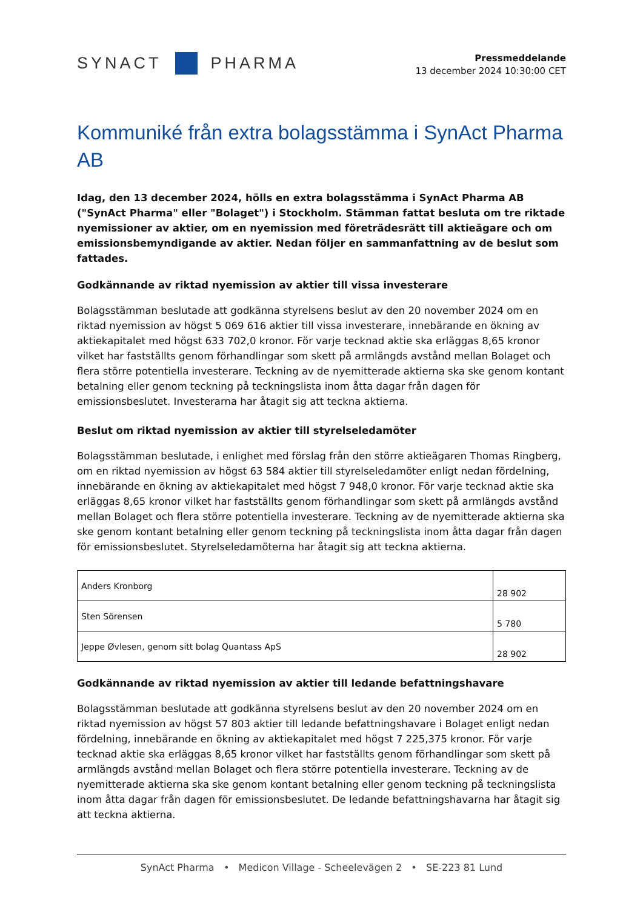SYNACT PHARMA
Pressmeddelande
13 december 2024 10:30:00 CET
Kommuniké från extra bolagsstämma i SynAct Pharma AB
Idag, den 13 december 2024, hölls en extra bolagsstämma i SynAct Pharma AB ("SynAct Pharma" eller "Bolaget") i Stockholm. Stämman fattat besluta om tre riktade nyemissioner av aktier, om en nyemission med företrädesrätt till aktieägare och om emissionsbemyndigande av aktier. Nedan följer en sammanfattning av de beslut som fattades.
Godkännande av riktad nyemission av aktier till vissa investerare
Bolagsstämman beslutade att godkänna styrelsens beslut av den 20 november 2024 om en riktad nyemission av högst 5 069 616 aktier till vissa investerare, innebärande en ökning av aktiekapitalet med högst 633 702,0 kronor. För varje tecknad aktie ska erläggas 8,65 kronor vilket har fastställts genom förhandlingar som skett på armlängds avstånd mellan Bolaget och flera större potentiella investerare. Teckning av de nyemitterade aktierna ska ske genom kontant betalning eller genom teckning på teckningslista inom åtta dagar från dagen för emissionsbeslutet. Investerarna har åtagit sig att teckna aktierna.
Beslut om riktad nyemission av aktier till styrelseledamöter
Bolagsstämman beslutade, i enlighet med förslag från den större aktieägaren Thomas Ringberg, om en riktad nyemission av högst 63 584 aktier till styrelseledamöter enligt nedan fördelning, innebärande en ökning av aktiekapitalet med högst 7 948,0 kronor. För varje tecknad aktie ska erläggas 8,65 kronor vilket har fastställts genom förhandlingar som skett på armlängds avstånd mellan Bolaget och flera större potentiella investerare. Teckning av de nyemitterade aktierna ska ske genom kontant betalning eller genom teckning på teckningslista inom åtta dagar från dagen för emissionsbeslutet. Styrelseledamöterna har åtagit sig att teckna aktierna.
| Anders Kronborg | 28 902 |
| Sten Sörensen | 5 780 |
| Jeppe Øvlesen, genom sitt bolag Quantass ApS | 28 902 |
Godkännande av riktad nyemission av aktier till ledande befattningshavare
Bolagsstämman beslutade att godkänna styrelsens beslut av den 20 november 2024 om en riktad nyemission av högst 57 803 aktier till ledande befattningshavare i Bolaget enligt nedan fördelning, innebärande en ökning av aktiekapitalet med högst 7 225,375 kronor. För varje tecknad aktie ska erläggas 8,65 kronor vilket har fastställts genom förhandlingar som skett på armlängds avstånd mellan Bolaget och flera större potentiella investerare. Teckning av de nyemitterade aktierna ska ske genom kontant betalning eller genom teckning på teckningslista inom åtta dagar från dagen för emissionsbeslutet. De ledande befattningshavarna har åtagit sig att teckna aktierna.
SynAct Pharma • Medicon Village - Scheelevägen 2 • SE-223 81 Lund